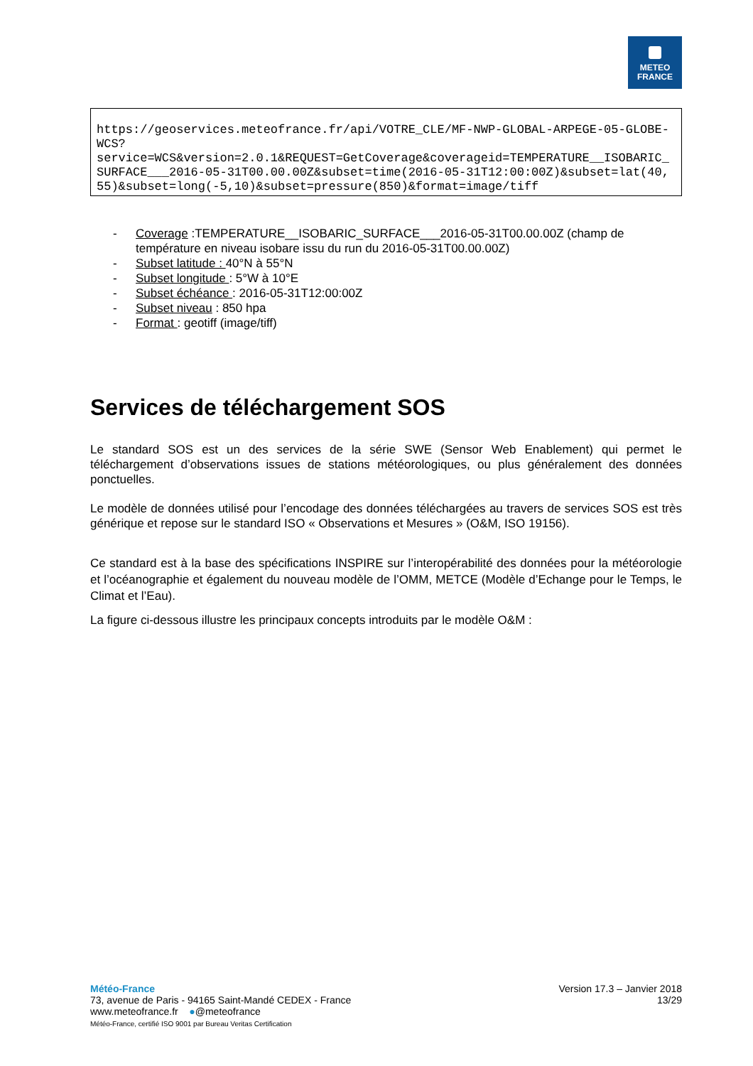METEO
FRANCE
https://geoservices.meteofrance.fr/api/VOTRE_CLE/MF-NWP-GLOBAL-ARPEGE-05-GLOBE-WCS?
service=WCS&version=2.0.1&REQUEST=GetCoverage&coverageid=TEMPERATURE__ISOBARIC_SURFACE___2016-05-31T00.00.00Z&subset=time(2016-05-31T12:00:00Z)&subset=lat(40,55)&subset=long(-5,10)&subset=pressure(850)&format=image/tiff
- Coverage :TEMPERATURE__ISOBARIC_SURFACE___2016-05-31T00.00.00Z (champ de température en niveau isobare issu du run du 2016-05-31T00.00.00Z)
- Subset latitude : 40°N à 55°N
- Subset longitude : 5°W à 10°E
- Subset échéance : 2016-05-31T12:00:00Z
- Subset niveau : 850 hpa
- Format : geotiff (image/tiff)
Services de téléchargement SOS
Le standard SOS est un des services de la série SWE (Sensor Web Enablement) qui permet le téléchargement d’observations issues de stations météorologiques, ou plus généralement des données ponctuelles.
Le modèle de données utilisé pour l’encodage des données téléchargées au travers de services SOS est très générique et repose sur le standard ISO « Observations et Mesures » (O&M, ISO 19156).
Ce standard est à la base des spécifications INSPIRE sur l’interopérabilité des données pour la météorologie et l’océanographie et également du nouveau modèle de l’OMM, METCE (Modèle d’Echange pour le Temps, le Climat et l’Eau).
La figure ci-dessous illustre les principaux concepts introduits par le modèle O&M :
Météo-France
73, avenue de Paris - 94165 Saint-Mandé CEDEX - France
www.meteofrance.fr ●@meteofrance
Météo-France, certifié ISO 9001 par Bureau Veritas Certification
Version 17.3 – Janvier 2018
13/29